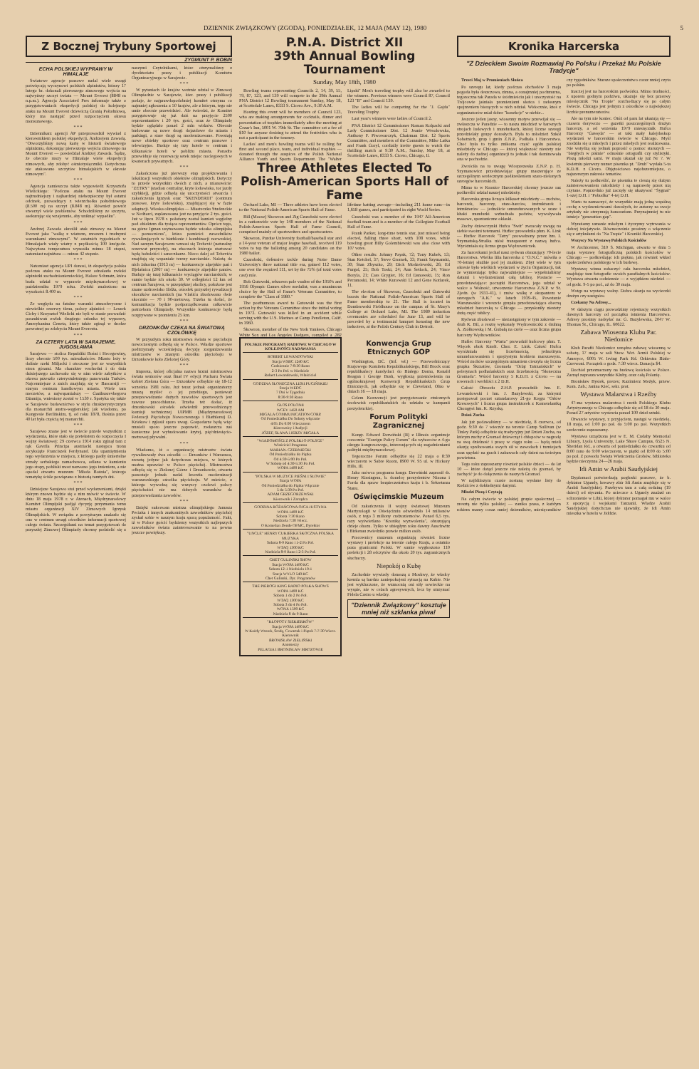DZIENNIK ZWIĄZKOWY (ZGODA), PONIEDZIAŁEK, 12 MAJA (MAY 12), 1980 5
Z Bocznej Trybuny Sportowej
ZYGMUNT P. BOBIN
ECHA POLSKIEJ WYPRAWY W HIMALAJE
Swiatowe agencje prasowe nadal wiele uwagi poświęcają wyczynowi polskich alpinistów, którzy 17 lutego br. dokonali pierwszego zimowego wejścia na najwyższy szczyt świata — Mount Everest (8848 m n.p.m.). Agencja Associated Pres informuje także o przygotowaniach ekspedycji polskiej do kolejnego ataku na Mount Everest dziewiczą Granią Południową, który ma nastąpić przed rozpoczęciem okresu monsunowego.
* * *
Dziennikarz agencji AP przeprowadził wywiad z kierownikiem polskiej ekspedycji, Andrzejem Zawadą. "Otworzyliśmy nową kartę w historii światowego alpinizmu, dokonując pierwszego wejścia zimowego na Mount Everest — powiedział Andrzej Zawada. Sądzę, że obecnie ruszy w Himalaje wiele ekspedycji zimowych, aby zdobyć ośmiotysięczniki. Dotychczas nie atakowano szczytów himalajskich w okresie zimowym".
* * *
Agencja zamieszcza także wypowiedź Krzysztofa Wielickiego: "Podczas ataku na Mount Everest najtrudniejszy i najbardziej niebezpieczny był ostatni odcinek, prowadzący z wierzchołka południowego (8.500 m) na szczyt (8.848 m). Również powrót stworzył wiele problemów. Schodziliśmy ze szczytu, asekurując się wzajemnie, aby uniknąć wypadku".
* * *
Andrzej Zawada określił atak zimowy na Monut Everest jako "walkę z wiatrem, mrozem i trudnymi warunkami zimowymi". W ostatnich tygodniach w Himalajach wiały wiatry z prędkością 100 km/godz. Najwyższa temperatura wynosiła minus 18 stopni, natomiast najniższa — minus 42 stopnie.
* * *
Natomiast agencja UPI donosi, iż ekspedycja polska podczas ataku na Mount Everest odnalazła zwłoki alpinistki zachodnioniemieckiej, Halore Schmatz, która brała udział w wyprawie międzynarodowej w październiku 1979 roku. Zwłoki znaleziono na wysokości 8.400 m.
* * *
Ze względu na fatalne warunki atmosferyczne i niewielkie rezerwy tlenu, polscy alpiniści — Leszek Cichy i Krzysztof Wielicki nie byli w stanie prowadzić poszukiwań zwłok drugiego członka tej wyprawy, Amerykanina Geneta, który także zginął w drodze powrotnej po zdobyciu Mount Everestu.
* * *
ZA CZTERY LATA W SARAJEWIE, JUGOSŁAWIA
Sarajewo — stolica Republiki Bośni i Hecegowiny, liczy obecnie 500 tys. mieszkańców. Miasto leży w dolinie rzeki Miljacki i otoczone jest ze wszystkich stron górami. Ma charakter wschodni i do dnia dzisiejszego zachowało się w nim wiele zabytków z okresu przeszło czterystuletniego panowania Turków. Najcenniejsze z znich znajdują się w Bascarsiji — starym centrum handlowym miasta. Wiele tam meczetów, a najwspanialszy — Gazihusrevbegova Dżamija, wniesiony został w 1530 r. Spotyka się także w Sarajewie budownictwo w stylu chrakterystycznym dla monarchii austro-węgierskiej; jak wiadomo, po Kongresie Berlińskim, tj. od roku 1878, Bośnia przez 40 lat była częścią tej monarchii.
* * *
Sarajewo znane jest w świecie przede wszystkim z wydarzenia, które stało się pretekstem do rozpoczęcia I wojny światowej: 29 czerwca 1914 roku zginął tam z rąk Gavrila Principa austriacki następca tronu arcyksiąże Franciszek Ferdynand. Dla upamiętnienia tego wydarzenia w miejscu, z którego padły śmiertelne strzały serbskiego zamachowca, odlano w kamieniu jego stopy, pobliski most nazwano jego imieniem, a nie opodal otwarto muzeum "Młoda Bośnia", którego tematykę ściśle powiązano z historią tamtych dni.
* * *
Dzisiejsze Sarajewo stoi przed wydarzeniami, dzięki którym znowu będzie się o nim mówić w świecie. W dniu 18 maja 1978 r. w Atenach, Międzynarodowy Komitet Olimpijski podjął dycyzję przyznania temu miastu organizacji XIV Zimowych Igrzysk Olimpijskich. W związku z powyższym znalazło się ono w centrum uwagi ośrodków informacji sportowej całego świata. Szczegółami na temat przygotowań do przyszłej Zimowej Olimpiady chcemy podzielić się z naszymi Czytelnikami, które otrzymaliśmy z dyrektoriatu prasy i publikacji Komitetu Organizacyjnego w Sarajewie.
* * *
W pytaniach ile krajów weźmie udział w Zimowej Olimpiadzie w Sarajewie, kier. prasy i publikacji podaje, że najprawdopodobniej komitet otrzyma co najmniej zgłoszenia z 50 krajów, ale z którym, tego nie umie obecnie przewidzieć. Ale twierdzi, że Komitet przygotowuje się już dziś na przyjęcie 2500 reprezentantów i 20 tys. gości, oraz że Olimpiadę będzie oglądało ponad 2 mln widzów. Obecnie budowane są nowe drogi dojazdowe do miasta i parkingi, a stare drogi są modernizowane. Powstają nowe obiekty sportowe oraz centrum prasowe i telewizyjne. Buduje się trzy hotele w centrum i kilkanaście hoteli w pobliżu miasta. Ponadto przewiduje się rezerwację setek miejsc noclegowych w kwaterach prywatnych.
* * *
Zakończono już pierwszy etap projektowania i lokalizacji wszystkich obiektów olimpijskich. Dotyczy to przede wszystkim dwóch z nich, a mianowicie: "ZETRY" (stadion centralny, kryte lodowisko, tor jazdy szybkiej), gdzie odbędą się uroczystości otwarcia i zakończenia Igrzysk oraz "SKENDERIJI" (centrum prasowe, kryte lodowisko), znajdującej się w fazie adaptacji. Wioska olimpijska — Miasteczko Studenckie w Nedżarci, zaplanowana jest na przyjęcie 2 tys. gości. Już w lipcu 1978 r. położony został kamień węgielny pod obiektem dla tysiąca reprezentantów. Oprócz tego, na górze Igman usytuowana będzie wioska olimpijska — pomocnicza", która pomieści zawodników rywalizujących w biathlonie i kombinacji norweskiej. Nad samym Sarajewem wznosi się Trebević (naturalny rezerwat przyrody), na zboczach którego startować będą bobsleiści i saneczkarze. Nieco dalej od Tebevića znajdują się wspaniałe tereny narciarskie. Należą do nich Jahorina (1913 m) — konkurencje alpejskie pań i Bjelašnica (2067 m) — konkurencje alpejskie panów. Buduje się tutaj kilkanaście wyciągów narciarskich; w sumie będzie ich około 30. W odległości 12 km od centrum Sarajewa, w przepięknej okolicy, położone jest znane uzdrowisko Ilidža, ośrodek przyszłej rywalizacji skoczków narciarskich (na Vlašiću zbudowano dwie skocznie — 70 i 90-metrową. Trzeba tu dodać, że komunikacja będzie podporządkowana całkowicie potrzebom Olimpiady. Wszystkie konkurencje będą rozgrywane w promieniu 25 km.
* * *
DRZONKÓW CZEKA NA ŚWIATOWĄ CZOŁÓWKĘ
W przyszłym roku mistrostwa świata w pięcioboju nowoczesnym odbędą się w Polsce. Władze sportowe podtrzymały wcześniejszą decyzję zorganizowania mistrzostw w znanym ośrodku pięcioboju w Drzonkowie koło Zielonej Góry.
* * *
Impreza, której oficjalna nazwa brzmi mistrzostwa świata seniorów oraz finał IV edycji Pucharu Swiata kobiet Zielona Góra — Drzonków odbędzie się 18-12 września 1981 roku. Już teraz jednak organizatorzy muszą myśleć o jej przebiegu, ponieważ przeprowadzanie dużych zawodów sportowych jest zawsze pracochłonne. Trzeba też dodać, iż drzonkowski ośrodek odwiedził przewodniczący komisji technicznej UIPMB (Międzynarodowej Federacji Pięcioboju Nowoczesnego i Biathlonu) D. Kriekow i zgłosił sporo uwag. Gospodarze będą więc musieli sporo jeszcze poprawić, zwłaszcza zaś konieczne jest wybudowanie krytej, pięćdziesięcio-metrowej pływalni.
* * *
Wiadomo, iż o organizację mistrostw świata rywalizowały dwa ośrodki — Drzonków i Warszawa, zresztą jedyne jak dotychczas miejsca, w których można uprawiać w Polsce pięciobój. Mistrzostwa odbędą się w Zielonej Górze i Drzonkowie, otwarta pozostaje jednak nadal kwestia modernizacji warszawskiego ośrodka pięcioboju. W mieście, z którego wywodzą się wszyscy czołowi polscy pięcioboiści nie ma dobrych warunków do przeprowadzania zawodów.
* * *
Dzięki sukcesom mistrza olimpijskiego Janusza Peciaka i innych znakomitych zawodników pięciobój zyskał sobie w naszym kraju sporą popularność. Fakt, iż w Polsce gościć będziemy wszystkich najlepszych zawodników świata zainteresowanie to na pewno jeszcze powiększy.
P.N.A. District XII
39th Annual Bowling Tournament
Sunday, May 18th, 1980
Bowling teams representing Councils 2, 14, 39, 55, 79, 87, 123, and 139 will compete in the 39th Annual PNA District 12 Bowling tournament Sunday, May 18, at Scottsdale Lanes, 8333 S. Cicero Ave., 9:30 A.M.
Hosting this event will be members of Council 123, who are making arrangements for cocktails, dinner and presentation of trophies immediately after the meeting at Cezar's Inn, 5001 W. 79th St. The committee set a fee of $10 for anyone desiring to attend the festivities who is not a participant in the tourney.
Ladies' and men's bowling teams will be rolling for first and second place, team, and individual trophies —donated through the auspices of the Polish National Alliance Youth and Sports Department. The "Walter Lipski" Men's traveling trophy will also be awarded to the winners. Previous winners were Council 87, Council 123 "B" and Council 139.
The ladies will be competing for the "J. Gajda" Traveling Trophy.
Last year's winners were ladies of Council 2.
PNA District 12 Commissioner Roman Kolpacki and Lady Commissioner Dist. 12 Jeanie Wesolowska, Anthony F. Piwowarczyk, Chairman Dist. 12 Sports Committee, and members of the Committee, Mike Latka and Frank Goryl, cordially invite guests to watch the thrilling match at 9:30 A.M., Sunday, May 18, at Scottsdale Lanes, 8333 S. Cicero, Chicago, Il.
Three Athletes Elected To
Polish-American Sports Hall of Fame
Orchard Lake, MI — Three athletes have been elected to the National Polish-American Sports Hall of Fame.
Bill (Moose) Skowron and Zig Czarobski were elected in a nationwide vote by 148 members of the National Polish-American Sports Hall of Fame Council, comprised mainly of sportswriters and sportscasters.
Skowron, Purdue University football/baseball star and a 14-year veteran of major league baseball, received 119 votes to top the balloting among 20 candidates on the 1980 ballot.
Czarobski, defensive tackle during Notre Dame University's three national title era, gained 112 votes, one over the required 111, set by the 75% (of total votes cast) rule.
Bob Gutowski, reknown pole vaulter of the 1950's and 1956 Olympic Games silver medalist, was a unanimous choice by the Hall of Fame's Veterans Committee, to complete the "Class of 1980."
The posthumous award to Gutowski was the first action by the Veterans Committee since the initial voting in 1973. Gutowski was killed in an accident while serving with the U.S. Marines at Camp Pendleton, Calif. in 1960.
Skowron, member of the New York Yankees, Chicago White Sox and Los Angeles Dodgers, compiled a .282 lifetime batting average—including 211 home runs—in 1,658 games, and participated in eight World Series.
Czarobski was a member of the 1947 All-American football team and is a member of the Collegiate Football Hall of Fame.
Frank Parker, long-time tennis star, just missed being elected, falling three short, with 108 votes, while bowling great Billy Golembiewski was also close with 107 votes.
Other results: Johnny Payak, 72; Tony Kubek, 53; Stan Ketchel, 37; Steve Gromek, 33; Frank Szymanski, 30; Stan Zbyszko, 29; Dick Modzelewski, 26; Ed Furgol, 25; Bob Toski, 24; Ann Setlock, 24; Vince Boryla, 21; Cass Grygier, 16; Ed Danowski, 15; Ron Perranoski, 14; White Kurowski 12 and Gene Kotlarek, 11.
The election of Skowron, Czarobski and Gutowski boosts the National Polish-American Sports Hall of Fame membership to 21. The Hall is located in Dombrowski Fieldhouse on the campus of St. Mary's College at Orchard Lake, MI. The 1980 induction ceremonies are scheduled for June 13, and will be preceded by a testimonial banquet honoring the new inductees, at the Polish Century Club in Detroit.
POLSKIE PROGRAMY RADIOWE W CHICAGO W KOLEJNOŚCI NADAWANIA
ROBERT LEWANDOWSKI
Stacja WSBC 1240 KC
Codziennie 7-8:30 Rano
2-3 Po Poł. w Niedziele
Robert Lewandowski, Właściciel
GODZINA SŁONECZNA LIDII PUCIŃSKIEJ
Stacja WEDC
7 Dni w Tygodniu
8:30-9:30 Rano
GŁOS POLONII
WCEV 1450 AM
MIGALA COMMUNICATION CORP.
Od Poniedziałku Do Soboty włącznie
4:05 Do 6:00 Wieczorem
Kierownicy i Audycji
JÓZEF, SŁAWA i JERZY MIGAŁA
"WIADOMOŚCI Z POLSKI O POLSCE"
Właściciel Programu
MARIAN. CZERNIECKI
Od Poniedziałku do Piątku
Od 4:30-5:00 Po Poł.
W Sobotę od 4:30-5:30 Po Poł.
WOPA 1490 KC
"POLSKA W MUZYCE PIEŚNI I SŁOWIE"
Stacja WOPA
Od Poniedziałku do Piątku Włącznie
5 do 5:30 Po Poł.
ADAM GRZEGORZEWSKI
Kierownik i Zarządca
GODZINA RÓŻAŃCOWA OJCA JUSTYNA
WOPA 1490 KC
Sobota 7:30 Rano
Niedziela 7:30 Wiecz.
O Kornelian Dende OFMC, Dyrektor
"UNCLE" HENRY CUKIERKA SKOCZNA POLSKA MUZYKA
Sobota 8-9 Rano i 1-2 Po Poł.
WTAQ 1300 KC
Niedziela 8-9 Rano i 2-3 Po Poł.
CHET GULINSKI SHOW
Stacja WOPA 1490 KC
Sobota 12-1 Niedziela 10-1
Stacja WYLO 540 KC
Chet Gulinski, Dyr. Programów
THE PIEROGI KING RADIO POLKA SHOWS
WOPA 1490 KC
Sobota 1 do 2 Po Poł.
WTAQ 1300 KC
Sobota 3 do 4 Po Poł.
WONX 1590 KC
Niedziela 8 do 9 Rano
"KŁOPOTY SIEKIERKÓW"
Stacja WOPA 1490 KC
W Każdy Wtorek, Środę, Czwartek i Piątek 7-7:30 Wiecz.
Kierownik
BRONISŁAW ZIELIŃSKI
Anonserzy
PELAGIA I BRONISŁAW MROZOWIE
Konwencja Grup
Etnicznych GOP
Washington, DC. (Inf. wł.) — Przewodniczący Krajowego Komitetu Republikańskiego, Bill Brock oraz republikańscy kandydaci do Białego Domu, Ronald Reagan i George Bush, wygłoszą przemówienia na ogólnokrajowej Konwencji Republikańskich Grup Etnicznych, jak odbędzie się w Cleveland, Ohio w dniach 16 — 18 maja.
Celem Konwencji jest przygotowanie etnicznych środowisk republikańskich do udziału w kampanii prezydenckiej.
Forum Polityki
Zagranicznej
Kongr. Edward Derwiński (R) z Illinois organizuje corocznie "Foreign Policy Forum" dla wyborców z 4-go okręgu kongresowego, interesujących się zagadnieniami polityki międzynarodowej.
Tegoroczne Forum odbędzie się 22 maja o 8:30 wieczorem w Sabre Room, 8900 W. 95 ul. w Hickory Hills, Ill.
Jako mówca programu kongr. Derwiński zaprosił dr. Henry Kissingera, b. doradcę prezydentów Nixona i Forda dla spraw bezpieczeństwa kraju i b. Sekretarza Stanu.
Oświęcimskie Muzeum
Od zakończenia II wojny światowej Muzeum Martyrologii w Oświęcimiu odwiedziło 14 milionów osób, z tego 3 miliony cudzoziemców. Ponad 6,5 tys. razy wyświetlano "Kronikę wyzwolenia", obrazującą dzieje obozu. Tylko w ubiegłym roku dawny Auschwitz i Birkenau zwiedziło prawie milion osób.
Pracownicy muzeum organizują również liczne wystawy i prelekcje na terenie całego Kraju, a ostatnio poza granicami Polski. W sumie wygłoszono 110 prelekcji i 28 odczytów dla około 20 tys. zagranicznych słuchaczy.
Niepokój o Kubę
Zachodnie wywiady donoszą z Moskwy, że władcy kremla są bardzo zaniepokojeni sytuacją na Kubie. Nie jest wykluczone, że wzmocnią oni siły sowieckie na wyspie, nie w celach agresywnych, lecz by utrzymać Fidela Castro u władzy.
"Dziennik Związkowy" kosztuje mniej niż szklanka piwa!
Kronika Harcerska
"Z Dzieckiem Swoim Rozmawiaj Po Polsku i Przekaż Mu Polskie Tradycje"
Trzeci Maj w Promieniach Słońca
Po szeregu lat, kiedy podczas obchodów 3 maja pogoda była deszczowa, zimna, a conajmniej pochmurna, tegoroczna tak Parada w śródmieściu jak i uroczystość na Trójcowie jaśniała promieniami słońca i radosnym spojrzeniem biorących w nich udział. Widocznie, ktoś z organizatorów miał dobre "konekcje" w niebie...
Jeszcze jeden jasny, wiosenny motyw przewijał się — zwłaszcza w Paradzie — to nasza młodzież w barwnych strojach ludowych i mundurkach, której liczne szeregi przedzielały grupy dorosłych. Była to młodzież Szkół Sobotnich, grup i gmin Z.N.P., Podhala i Harcerstwa. Choć była to tylko znikoma część ogółu polskiej młodzieży w Chicago — której większość niestety nie należy do żadnej organizacji to jednak i tak dominowała ona w pochodzie.
Zwróciła na to uwagę Wiceprezeska Z.N.P. p. H. Szymanowicz przedstawiając grupy maszerujące ze szczególnym serdecznym podkreśleniem szaro-zielonych szeregów harcerskich.
Mimo to w Kronice Harcerskiej chcemy jeszcze raz podkreślić udział naszej młodzieży.
Harcerska grupa licząca kilkaset młodzieży — zuchów, harcerek, harcerzy, staro-harców, instruktorek i intruktorów — jednolicie umundurowanych w szare i khaki mundurki wzbudzała podziw, wywoływała masowe, spontaniczne oklaski.
Zuchy dziewczynki Hufca "Swit" zwracały uwagę na siebie swoimi totemami. Hufiec prowadziła phm. K. Link — Hufiec Harcerek "Tatry" prowadzony przez hm. I. Szymańską-Stralka niósł transparent z nazwą hufca. Wyróżniała się liczna grupa Wędrowniczek.
Za harcerkami jechał nasz rydwan obrazujący 70-lecie Harcerstwa. Wielka lilia harcerska z "O.N.C." mówiła o 70-letniej służbie pod jej znakiem. Zbyt wiele w tym okresie było wielkich wydarzeń w życiu Organizacji, tak że wymieniając tylko najważniejsze — wypełnialiśmy datami i wydarzeniami całą tablicę. Postacie — przedstawiające: początki Harcerstwa, jego udział w walce o Wolność, utworzenie Harcerstwa Z.N.P. w St. Zjedn. (w 1931-41), i znów walkę z okupantem w szeregach "A.K." w latach 1939-45, Powstanie Warszawskie i wreszcie grupka przedstawiająca obecną młodzież harcerską w Chicago — przysłoniły niestety dużą część tablicy.
Rydwan zbudował — niezastąpiony w tym zakresie — druh K. Bil, a resztę wykonały Wędrowniczki z druhną A. Ziółkowską i M. Gubałą na czele — oraz liczna grupa harcerzy Wędrowników.
Hufiec Harcerzy "Warta" prowadził hufcowy phm. T. Więcek obok Kmdt. Chor. E. Link. Całość Hufca wyróżniała się liczebnością, jednolitym umundurowaniem i sprężystym krokiem marszowym. Wśród zuchów szczególnym uznaniem cieszyła się liczna grupka Skrzatów, Gromada "Orląt Tatrzańskich" w pelerynach podhalańskich oraz liczebnością "Słoneczna Gromada". Wśród harcerzy 5 K.D.H. z Cicero — na rowerach i werbliści z 2 D.H.
Całość Obwodu Z.H.P. prowadzili: hm. E. Lewandowski i hm. J. Bazylewski, za którymi postępował poczet sztandarowy 21-go Kręgu "Orłów Kresowych" i liczna grupa instruktorek z Komendantką Chorągwi hm. K. Rzyską.
Dzień Zucha
Jak już podawaliśmy — w niedzielę, 8 czerwca, od godz. 9:30 do 7 wieczór na terenie Camp Sullivan (w Tinley Park) odbędzie się tradycyjny już Dzień Zucha, na którym zuchy z Gromad dziewcząt i chłopców w nagrodę za swą dzielność i pracę w ciągu roku — będą mieli okazję spróbowania swych sił w zawodach i turniejach oraz spędzić na grach i zabawach cały dzień na świeżym powietrzu.
Tego roku zapraszamy również polskie dzieci — do lat 10 — które dotąd jeszcze nie należą do gromad, by zachęcić je do dołączenia do naszych Gromad.
W najbliższym czasie zostaną wysłane listy do Rodziców z dokładnymi danymi.
Młodzi Piszą i Czytają
Na całym świecie w polskiej grupie społecznej — zresztą nie tylko polskiej — zanika prasa, z każdym rokiem mamy coraz mniej dzienników, miesięczników czy tygodników. Starsze społeczeństwo coraz mniej czyta po polsku.
Inaczej jest na harcerskim podwórku. Mimo trudności, z uporem godnym podziwu, ukazuje się bez przerwy miesięcznik "Na Tropie" rozchodzący się po całym świecie. Chicago jest jednym z ośrodków o największej liczbie prenumeratorów.
Ale na tym nie koniec. Otóż od paru lat ukazują się — czasem dorywczo — gazetki poszczególnych drużyn harcerzy, a od września 1979 miesięcznik Hufca Harcerzy "Gawęda" — ot taki mały kalejdoskop wydarzeń w harcerskim świecie w Chicago. Myśl zrodziła się u młodych i przez młodych jest realizowana. Nie wstydzą się jednak poprosić o pomoc starszych — "biegłych w piśmie" odnośnie ortografii czy stylistyki. Piszą młodzi sami. W maju ukazał się już Nr 7. W kwietniu pierwszy numer pisemka pt. "Druh" wydała 5-ta K.D.H. z Cicero. Objętościowo najobszerniejsze, o najszerszym zakresie tematów.
Należy tu podkreślić, że pisemka te cieszą się dużym zainteresowaniem młodzieży i są naprawdę przez nią czytane. Poprzednio już zaczęły się ukazywać "Sygnał" 1-szej D.H. i "Pobudka" 4-tej D.H.
Warto tu zaznaczyć, że wszystkie mają jedną wspólną cechę z wydawnictwami dorosłych, że autorzy za swoje artykuły nie otrzymują honorarium. Przynajmniej tu nie istnieje "generation gap".
Wyrażamy uznanie młodym i życzymy wytrwania w dobrej inicjatywie. Równocześnie prosimy o włączenie się z artykułami do "Na Tropie" i Kroniki Harcerskiej.
Wszyscy Na Wystawę Polskich Kościołów
W Archicenter, 310 S. Michigan, otwarto w dniu 5 maja wystawę fotograficzną polskich kościołów w Chicago — podkreślając ich piękno, jak również wkład społeczeństwa polskiego w ich budowę.
Wystawę winna zobaczyć cała harcerska młodzież, znajdując tam fotografie swoich parafialnych kościołów. Wystawa otwarta codziennie — z wyjątkiem niedziel — od godz. 9-5 po poł., aż do 30 maja.
Wstęp na wystawę wolny. Dobra okazja na wycieczki drużyn czy zastępów.
Czekamy Na Adresy...
W dalszym ciągu prowadzimy rejestrację wszystkich dawnych harcerzy od początku istnienia Harcerstwa. Adresy prosimy nadsyłać na: G. Bazylewska, 2047 W. Thomas St., Chicago, IL. 60622.
Zabawa Wiosenna Klubu Par. Niedomice
Klub Parafii Niedomice urządza zabawę wiosenną w sobotę, 17 maja w sali Stow. Wet. Armii Polskiej w Ameryce, 6005 W. Irving Park Rd. Orkiestra Biało-Czerwoni. Początek o godz. 7:30 wiecz. Donacja $4.
Dochód przeznaczony na budowę kościoła w Polsce. Zarząd zaprasza wszystkie Kluby, oraz całą Polonię.
Bronisław Bysiek, prezes; Kazimierz Meżyk, przew. Kom. Zab.; Janina Kieć, sekr. prot.
Wystawa Malarstwa i Rzeźby
47-ma wystawa malarstwa i rzeźb Polskiego Klubu Artystycznego w Chicago odbędzie się od 18 do 30 maja. Ponad 27 artystów wystawia ponad 100 dzieł sztuki.
Otwarcie wystawy, z przyjęciem, nastąpi w niedzielę, 18 maja, od 1:00 po poł. do 5:00 po poł. Wszystkich serdecznie zapraszamy.
Wystawa urządzona jest w E. M. Cudahy Memorial Library, Lyola University, Lake Shore Campus, 6525 N. Sheridan Rd., a otwarta od poniedziałku do czwartku od 8:00 rano do 9:00 wieczorem, w piątki od 8:00 do 5:00 po poł. Z powodu Swięta Wieńczenia Grobów, biblioteka będzie nieczynna 24—26 maja.
Idi Amin w Arabii Saudyjskiej
Dyplomaci potwierdzają pogłoski prasowe, że b. dyktator Ugandy, krwawy zbir Idi Amin znajduje się w Arabii Saudyjskiej. Przebywa tam z całą rodziną (19 dzieci) od stycznia. Po ucieczce z Ugandy znalazł on schronienie w Libii, której dyktator pomagał mu w walce z opozycją i wojskami Tanzanii. Władze Arabii Saudyjskiej dotychczas nie ujawniły, że Idi Amin mieszka w hotelu w Jiddzie.